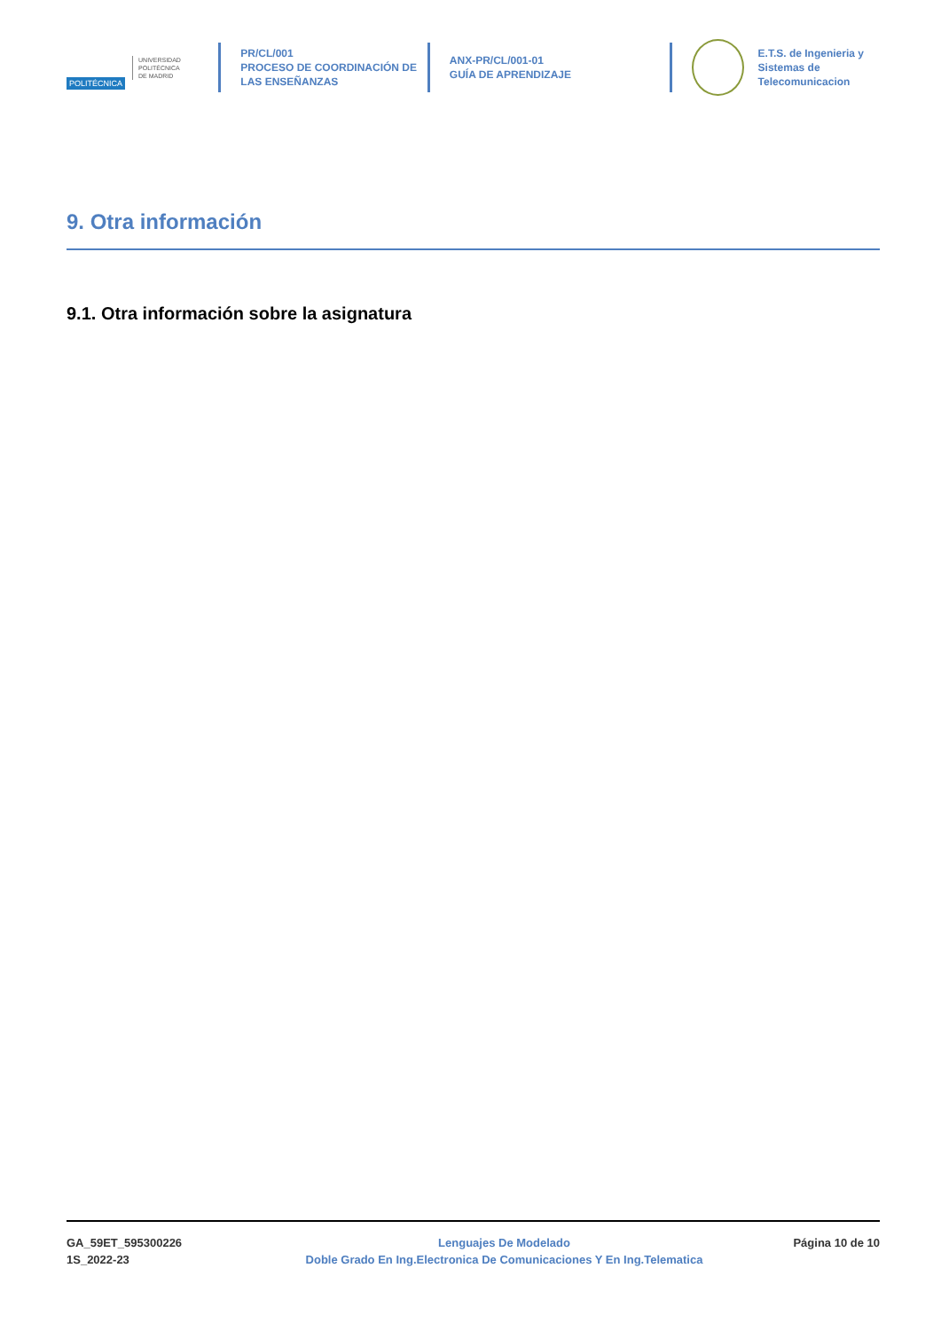POLITÉCNICA
UNIVERSIDAD
POLITÉCNICA
DE MADRID
PR/CL/001
PROCESO DE COORDINACIÓN DE
LAS ENSEÑANZAS
ANX-PR/CL/001-01
GUÍA DE APRENDIZAJE
E.T.S. de Ingenieria y
Sistemas de
Telecomunicacion
9. Otra información
9.1. Otra información sobre la asignatura
GA_59ET_595300226
1S_2022-23
Lenguajes De Modelado
Doble Grado En Ing.Electronica De Comunicaciones Y En Ing.Telematica
Página 10 de 10